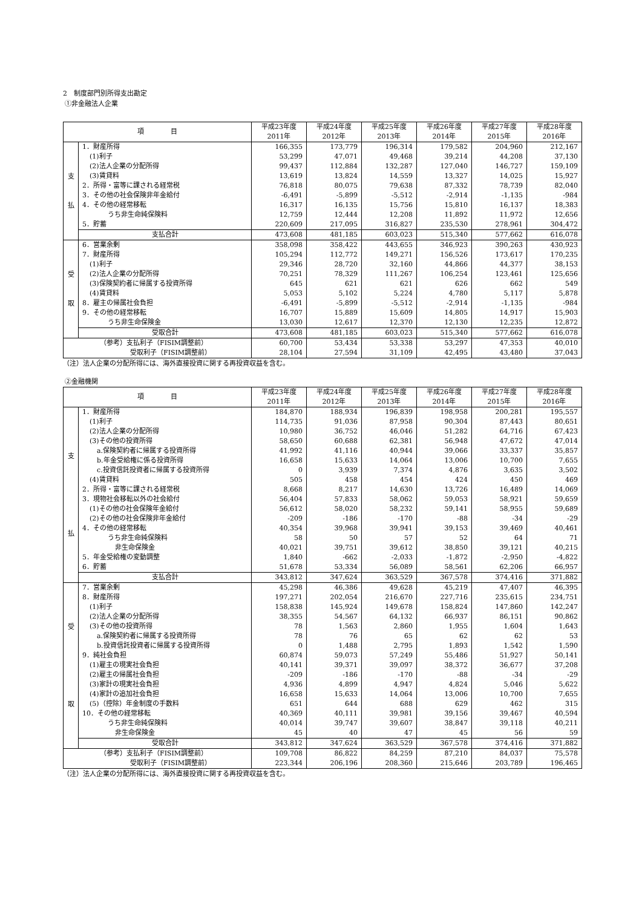2　制度部門別所得支出勘定
①非金融法人企業
| 項 目 | | 平成23年度 2011年 | 平成24年度 2012年 | 平成25年度 2013年 | 平成26年度 2014年 | 平成27年度 2015年 | 平成28年度 2016年 |
| --- | --- | --- | --- | --- | --- | --- | --- |
| 支 払 | 1．財産所得 | 166,355 | 173,779 | 196,314 | 179,582 | 204,960 | 212,167 |
| | (1)利子 | 53,299 | 47,071 | 49,468 | 39,214 | 44,208 | 37,130 |
| | (2)法人企業の分配所得 | 99,437 | 112,884 | 132,287 | 127,040 | 146,727 | 159,109 |
| | (3)賃貸料 | 13,619 | 13,824 | 14,559 | 13,327 | 14,025 | 15,927 |
| | 2．所得・富等に課される経常税 | 76,818 | 80,075 | 79,638 | 87,332 | 78,739 | 82,040 |
| | 3．その他の社会保険非年金給付 | -6,491 | -5,899 | -5,512 | -2,914 | -1,135 | -984 |
| | 4．その他の経常移転 | 16,317 | 16,135 | 15,756 | 15,810 | 16,137 | 18,383 |
| | うち非生命純保険料 | 12,759 | 12,444 | 12,208 | 11,892 | 11,972 | 12,656 |
| | 5．貯蓄 | 220,609 | 217,095 | 316,827 | 235,530 | 278,961 | 304,472 |
| | 支払合計 | 473,608 | 481,185 | 603,023 | 515,340 | 577,662 | 616,078 |
| 受 取 | 6．営業余剰 | 358,098 | 358,422 | 443,655 | 346,923 | 390,263 | 430,923 |
| | 7．財産所得 | 105,294 | 112,772 | 149,271 | 156,526 | 173,617 | 170,235 |
| | (1)利子 | 29,346 | 28,720 | 32,160 | 44,866 | 44,377 | 38,153 |
| | (2)法人企業の分配所得 | 70,251 | 78,329 | 111,267 | 106,254 | 123,461 | 125,656 |
| | (3)保険契約者に帰属する投資所得 | 645 | 621 | 621 | 626 | 662 | 549 |
| | (4)賃貸料 | 5,053 | 5,102 | 5,224 | 4,780 | 5,117 | 5,878 |
| | 8．雇主の帰属社会負担 | -6,491 | -5,899 | -5,512 | -2,914 | -1,135 | -984 |
| | 9．その他の経常移転 | 16,707 | 15,889 | 15,609 | 14,805 | 14,917 | 15,903 |
| | うち非生命保険金 | 13,030 | 12,617 | 12,370 | 12,130 | 12,235 | 12,872 |
| | 受取合計 | 473,608 | 481,185 | 603,023 | 515,340 | 577,662 | 616,078 |
| （参考）支払利子（FISIM調整前） | | 60,700 | 53,434 | 53,338 | 53,297 | 47,353 | 40,010 |
| 受取利子（FISIM調整前） | | 28,104 | 27,594 | 31,109 | 42,495 | 43,480 | 37,043 |
（注）法人企業の分配所得には、海外直接投資に関する再投資収益を含む。
②金融機関
| 項 目 | | 平成23年度 2011年 | 平成24年度 2012年 | 平成25年度 2013年 | 平成26年度 2014年 | 平成27年度 2015年 | 平成28年度 2016年 |
| --- | --- | --- | --- | --- | --- | --- | --- |
| 支 払 | 1．財産所得 | 184,870 | 188,934 | 196,839 | 198,958 | 200,281 | 195,557 |
| | (1)利子 | 114,735 | 91,036 | 87,958 | 90,304 | 87,443 | 80,651 |
| | (2)法人企業の分配所得 | 10,980 | 36,752 | 46,046 | 51,282 | 64,716 | 67,423 |
| | (3)その他の投資所得 | 58,650 | 60,688 | 62,381 | 56,948 | 47,672 | 47,014 |
| | a.保険契約者に帰属する投資所得 | 41,992 | 41,116 | 40,944 | 39,066 | 33,337 | 35,857 |
| | b.年金受給権に係る投資所得 | 16,658 | 15,633 | 14,064 | 13,006 | 10,700 | 7,655 |
| | c.投資信託投資者に帰属する投資所得 | 0 | 3,939 | 7,374 | 4,876 | 3,635 | 3,502 |
| | (4)賃貸料 | 505 | 458 | 454 | 424 | 450 | 469 |
| | 2．所得・富等に課される経常税 | 8,668 | 8,217 | 14,630 | 13,726 | 16,489 | 14,069 |
| | 3．現物社会移転以外の社会給付 | 56,404 | 57,833 | 58,062 | 59,053 | 58,921 | 59,659 |
| | (1)その他の社会保険年金給付 | 56,612 | 58,020 | 58,232 | 59,141 | 58,955 | 59,689 |
| | (2)その他の社会保険非年金給付 | -209 | -186 | -170 | -88 | -34 | -29 |
| | 4．その他の経常移転 | 40,354 | 39,968 | 39,941 | 39,153 | 39,469 | 40,461 |
| | うち非生命純保険料 | 58 | 50 | 57 | 52 | 64 | 71 |
| | 非生命保険金 | 40,021 | 39,751 | 39,612 | 38,850 | 39,121 | 40,215 |
| | 5．年金受給権の変動調整 | 1,840 | -662 | -2,033 | -1,872 | -2,950 | -4,822 |
| | 6．貯蓄 | 51,678 | 53,334 | 56,089 | 58,561 | 62,206 | 66,957 |
| | 支払合計 | 343,812 | 347,624 | 363,529 | 367,578 | 374,416 | 371,882 |
| 受 取 | 7．営業余剰 | 45,298 | 46,386 | 49,628 | 45,219 | 47,407 | 46,395 |
| | 8．財産所得 | 197,271 | 202,054 | 216,670 | 227,716 | 235,615 | 234,751 |
| | (1)利子 | 158,838 | 145,924 | 149,678 | 158,824 | 147,860 | 142,247 |
| | (2)法人企業の分配所得 | 38,355 | 54,567 | 64,132 | 66,937 | 86,151 | 90,862 |
| | (3)その他の投資所得 | 78 | 1,563 | 2,860 | 1,955 | 1,604 | 1,643 |
| | a.保険契約者に帰属する投資所得 | 78 | 76 | 65 | 62 | 62 | 53 |
| | b.投資信託投資者に帰属する投資所得 | 0 | 1,488 | 2,795 | 1,893 | 1,542 | 1,590 |
| | 9．純社会負担 | 60,874 | 59,073 | 57,249 | 55,486 | 51,927 | 50,141 |
| | (1)雇主の現実社会負担 | 40,141 | 39,371 | 39,097 | 38,372 | 36,677 | 37,208 |
| | (2)雇主の帰属社会負担 | -209 | -186 | -170 | -88 | -34 | -29 |
| | (3)家計の現実社会負担 | 4,936 | 4,899 | 4,947 | 4,824 | 5,046 | 5,622 |
| | (4)家計の追加社会負担 | 16,658 | 15,633 | 14,064 | 13,006 | 10,700 | 7,655 |
| | (5)（控除）年金制度の手数料 | 651 | 644 | 688 | 629 | 462 | 315 |
| | 10．その他の経常移転 | 40,369 | 40,111 | 39,981 | 39,156 | 39,467 | 40,594 |
| | うち非生命純保険料 | 40,014 | 39,747 | 39,607 | 38,847 | 39,118 | 40,211 |
| | 非生命保険金 | 45 | 40 | 47 | 45 | 56 | 59 |
| | 受取合計 | 343,812 | 347,624 | 363,529 | 367,578 | 374,416 | 371,882 |
| （参考）支払利子（FISIM調整前） | | 109,708 | 86,822 | 84,259 | 87,210 | 84,037 | 75,578 |
| 受取利子（FISIM調整前） | | 223,344 | 206,196 | 208,360 | 215,646 | 203,789 | 196,465 |
（注）法人企業の分配所得には、海外直接投資に関する再投資収益を含む。